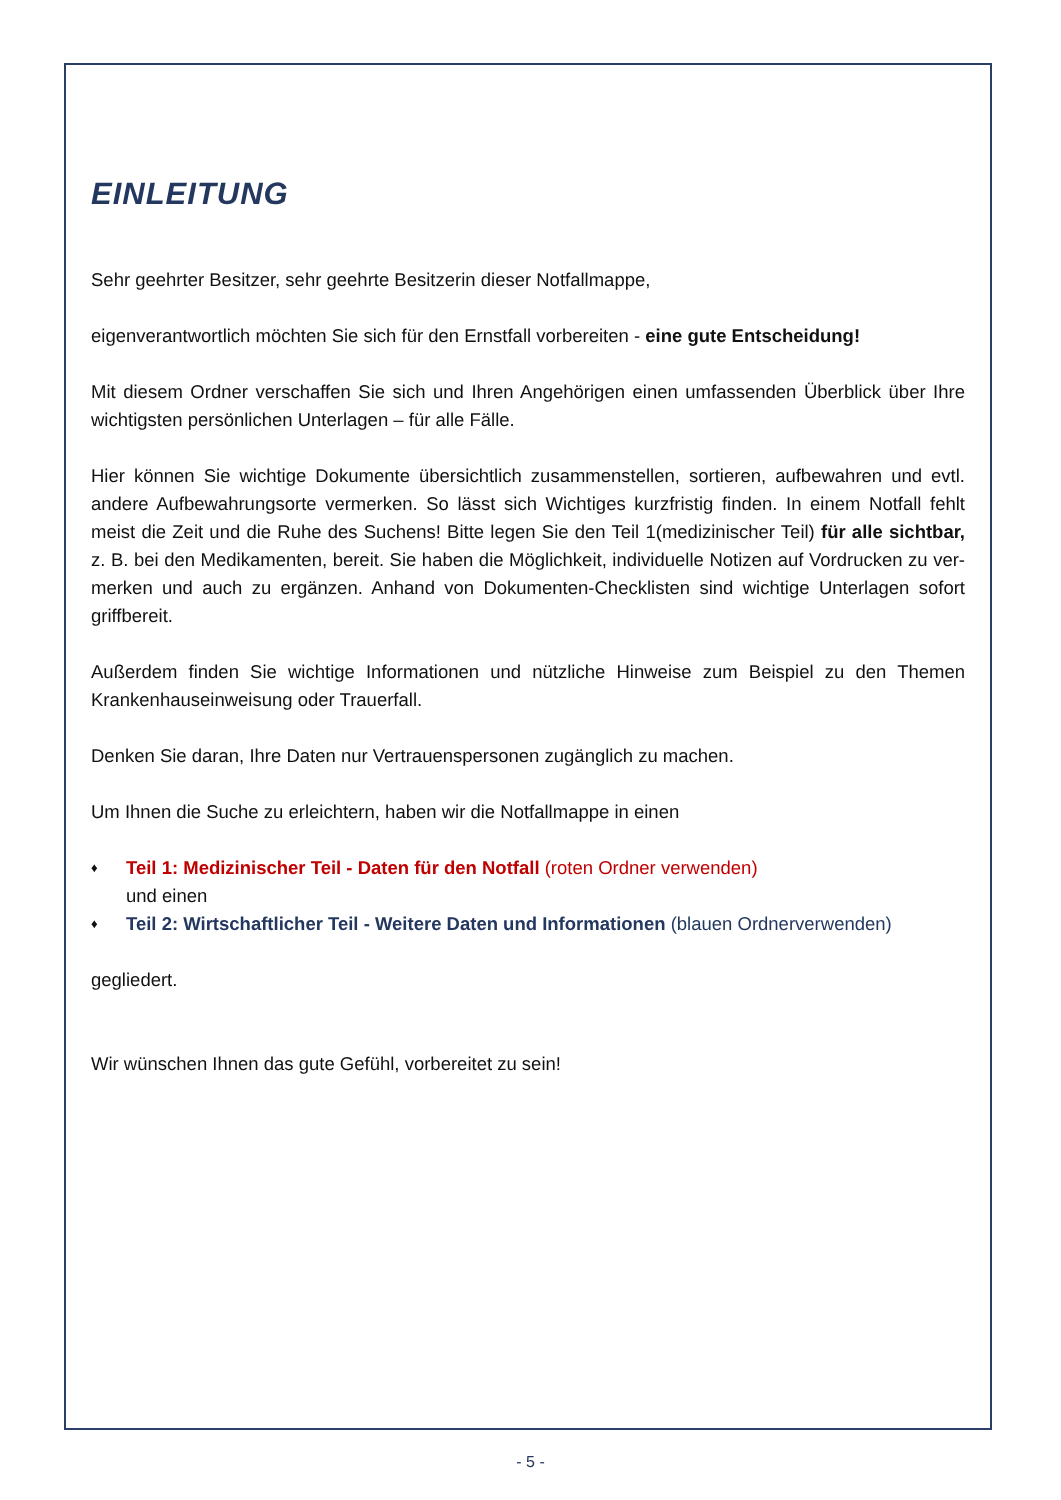EINLEITUNG
Sehr geehrter Besitzer, sehr geehrte Besitzerin dieser Notfallmappe,
eigenverantwortlich möchten Sie sich für den Ernstfall vorbereiten - eine gute Entscheidung!
Mit diesem Ordner verschaffen Sie sich und Ihren Angehörigen einen umfassenden Überblick über Ihre wichtigsten persönlichen Unterlagen – für alle Fälle.
Hier können Sie wichtige Dokumente übersichtlich zusammenstellen, sortieren, aufbewahren und evtl. andere Aufbewahrungsorte vermerken. So lässt sich Wichtiges kurzfristig finden. In einem Notfall fehlt meist die Zeit und die Ruhe des Suchens! Bitte legen Sie den Teil 1(medizinischer Teil) für alle sichtbar, z. B. bei den Medikamenten, bereit. Sie haben die Möglichkeit, individuelle Notizen auf Vordrucken zu ver-merken und auch zu ergänzen. Anhand von Dokumenten-Checklisten sind wichtige Unterlagen sofort griffbereit.
Außerdem finden Sie wichtige Informationen und nützliche Hinweise zum Beispiel zu den Themen Krankenhauseinweisung oder Trauerfall.
Denken Sie daran, Ihre Daten nur Vertrauenspersonen zugänglich zu machen.
Um Ihnen die Suche zu erleichtern, haben wir die Notfallmappe in einen
♦ Teil 1: Medizinischer Teil - Daten für den Notfall (roten Ordner verwenden)
und einen
♦ Teil 2: Wirtschaftlicher Teil - Weitere Daten und Informationen (blauen Ordnerverwenden)
gegliedert.
Wir wünschen Ihnen das gute Gefühl, vorbereitet zu sein!
- 5 -